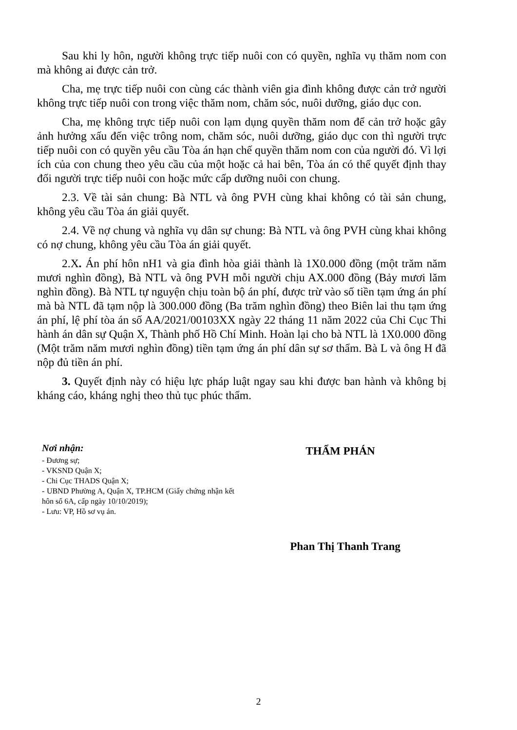Sau khi ly hôn, người không trực tiếp nuôi con có quyền, nghĩa vụ thăm nom con mà không ai được cản trở.
Cha, mẹ trực tiếp nuôi con cùng các thành viên gia đình không được cản trở người không trực tiếp nuôi con trong việc thăm nom, chăm sóc, nuôi dưỡng, giáo dục con.
Cha, mẹ không trực tiếp nuôi con lạm dụng quyền thăm nom để cản trở hoặc gây ảnh hưởng xấu đến việc trông nom, chăm sóc, nuôi dưỡng, giáo dục con thì người trực tiếp nuôi con có quyền yêu cầu Tòa án hạn chế quyền thăm nom con của người đó. Vì lợi ích của con chung theo yêu cầu của một hoặc cả hai bên, Tòa án có thể quyết định thay đổi người trực tiếp nuôi con hoặc mức cấp dưỡng nuôi con chung.
2.3. Về tài sản chung: Bà NTL và ông PVH cùng khai không có tài sản chung, không yêu cầu Tòa án giải quyết.
2.4. Về nợ chung và nghĩa vụ dân sự chung: Bà NTL và ông PVH cùng khai không có nợ chung, không yêu cầu Tòa án giải quyết.
2.X. Án phí hôn nH1 và gia đình hòa giải thành là 1X0.000 đồng (một trăm năm mươi nghìn đồng), Bà NTL và ông PVH mỗi người chịu AX.000 đồng (Bảy mươi lăm nghìn đồng). Bà NTL tự nguyện chịu toàn bộ án phí, được trừ vào số tiền tạm ứng án phí mà bà NTL đã tạm nộp là 300.000 đồng (Ba trăm nghìn đồng) theo Biên lai thu tạm ứng án phí, lệ phí tòa án số AA/2021/00103XX ngày 22 tháng 11 năm 2022 của Chi Cục Thi hành án dân sự Quận X, Thành phố Hồ Chí Minh. Hoàn lại cho bà NTL là 1X0.000 đồng (Một trăm năm mươi nghìn đồng) tiền tạm ứng án phí dân sự sơ thẩm. Bà L và ông H đã nộp đủ tiền án phí.
3. Quyết định này có hiệu lực pháp luật ngay sau khi được ban hành và không bị kháng cáo, kháng nghị theo thủ tục phúc thẩm.
Nơi nhận:
- Đương sự;
- VKSND Quận X;
- Chi Cục THADS Quận X;
- UBND Phường A, Quận X, TP.HCM (Giấy chứng nhận kết hôn số 6A, cấp ngày 10/10/2019);
- Lưu: VP, Hồ sơ vụ án.
THẨM PHÁN
Phan Thị Thanh Trang
2